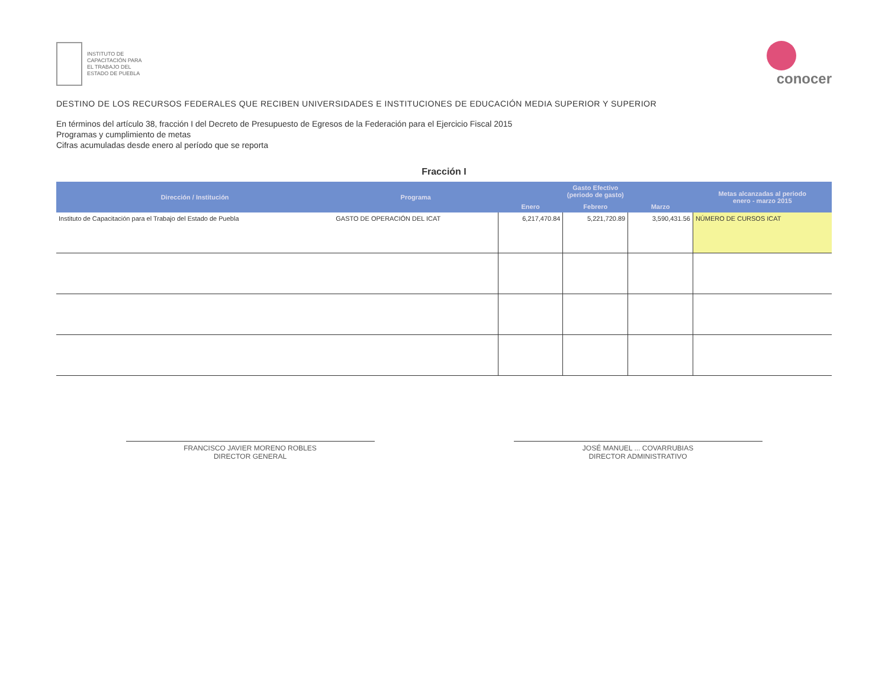INSTITUTO DE
CAPACITACIÓN PARA
EL TRABAJO DEL
ESTADO DE PUEBLA
conocer
DESTINO DE LOS RECURSOS FEDERALES QUE RECIBEN UNIVERSIDADES E INSTITUCIONES DE EDUCACIÓN MEDIA SUPERIOR Y SUPERIOR
En términos del artículo 38, fracción I del Decreto de Presupuesto de Egresos de la Federación para el Ejercicio Fiscal 2015
Programas y cumplimiento de metas
Cifras acumuladas desde enero al período que se reporta
Fracción I
| Dirección / Institución | Programa | Gasto Efectivo (periodo de gasto) | | | Metas alcanzadas al periodo enero - marzo 2015 |
| --- | --- | --- | --- | --- | --- |
| | | Enero | Febrero | Marzo | |
| Instituto de Capacitación para el Trabajo del Estado de Puebla | GASTO DE OPERACIÓN DEL ICAT | 6,217,470.84 | 5,221,720.89 | 3,590,431.56 | NÚMERO DE CURSOS ICAT |
FRANCISCO JAVIER MORENO ROBLES
DIRECTOR GENERAL
JOSÉ MANUEL ... COVARRUBIAS
DIRECTOR ADMINISTRATIVO